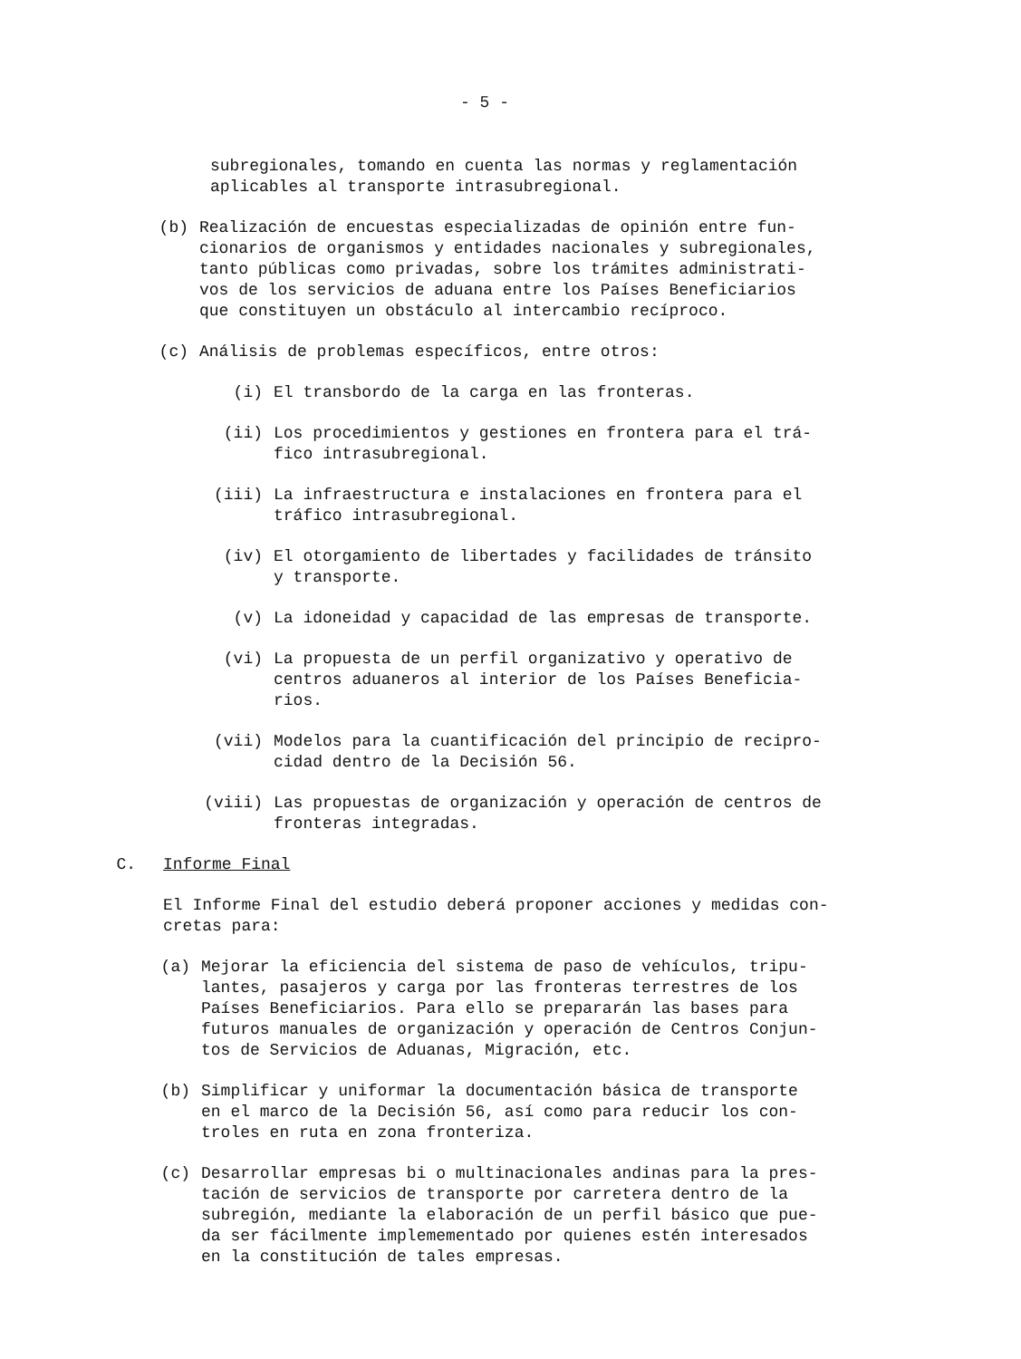- 5 -
subregionales, tomando en cuenta las normas y reglamentación
aplicables al transporte intrasubregional.
(b) Realización de encuestas especializadas de opinión entre fun-
cionarios de organismos y entidades nacionales y subregionales,
tanto públicas como privadas, sobre los trámites administrati-
vos de los servicios de aduana entre los Países Beneficiarios
que constituyen un obstáculo al intercambio recíproco.
(c) Análisis de problemas específicos, entre otros:
(i) El transbordo de la carga en las fronteras.
(ii) Los procedimientos y gestiones en frontera para el trá-
fico intrasubregional.
(iii) La infraestructura e instalaciones en frontera para el
tráfico intrasubregional.
(iv) El otorgamiento de libertades y facilidades de tránsito
y transporte.
(v) La idoneidad y capacidad de las empresas de transporte.
(vi) La propuesta de un perfil organizativo y operativo de
centros aduaneros al interior de los Países Beneficia-
rios.
(vii) Modelos para la cuantificación del principio de recipro-
cidad dentro de la Decisión 56.
(viii) Las propuestas de organización y operación de centros de
fronteras integradas.
C. Informe Final
El Informe Final del estudio deberá proponer acciones y medidas con-
cretas para:
(a) Mejorar la eficiencia del sistema de paso de vehículos, tripu-
lantes, pasajeros y carga por las fronteras terrestres de los
Países Beneficiarios. Para ello se prepararán las bases para
futuros manuales de organización y operación de Centros Conjun-
tos de Servicios de Aduanas, Migración, etc.
(b) Simplificar y uniformar la documentación básica de transporte
en el marco de la Decisión 56, así como para reducir los con-
troles en ruta en zona fronteriza.
(c) Desarrollar empresas bi o multinacionales andinas para la pres-
tación de servicios de transporte por carretera dentro de la
subregión, mediante la elaboración de un perfil básico que pue-
da ser fácilmente implemementado por quienes estén interesados
en la constitución de tales empresas.